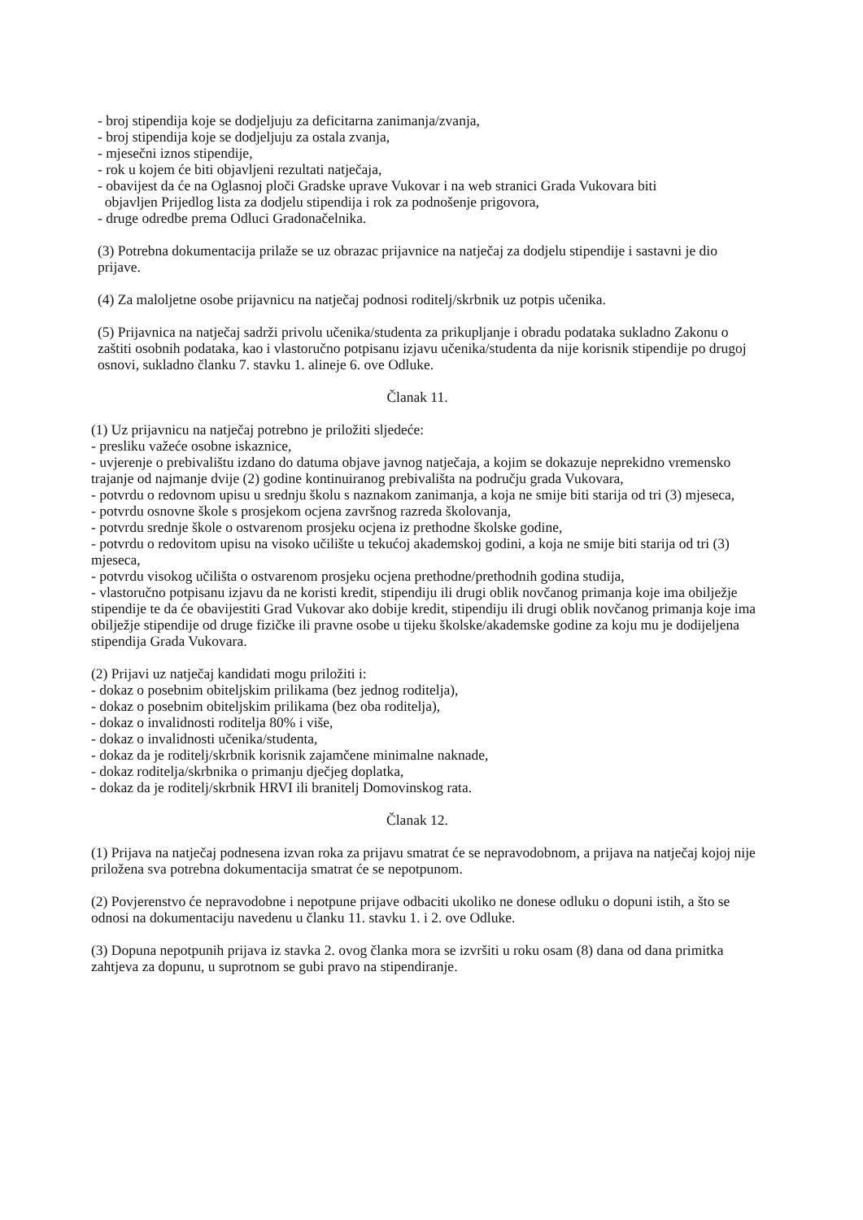- broj stipendija koje se dodjeljuju za deficitarna zanimanja/zvanja,
- broj stipendija koje se dodjeljuju za ostala zvanja,
- mjesečni iznos stipendije,
- rok u kojem će biti objavljeni rezultati natječaja,
- obavijest da će na Oglasnoj ploči Gradske uprave Vukovar i na web stranici Grada Vukovara biti
objavljen Prijedlog lista za dodjelu stipendija i rok za podnošenje prigovora,
- druge odredbe prema Odluci Gradonačelnika.
(3) Potrebna dokumentacija prilaže se uz obrazac prijavnice na natječaj za dodjelu stipendije i sastavni je dio prijave.
(4) Za maloljetne osobe prijavnicu na natječaj podnosi roditelj/skrbnik uz potpis učenika.
(5) Prijavnica na natječaj sadrži privolu učenika/studenta za prikupljanje i obradu podataka sukladno Zakonu o zaštiti osobnih podataka, kao i vlastoručno potpisanu izjavu učenika/studenta da nije korisnik stipendije po drugoj osnovi, sukladno članku 7. stavku 1. alineje 6. ove Odluke.
Članak 11.
(1) Uz prijavnicu na natječaj potrebno je priložiti sljedeće:
- presliku važeće osobne iskaznice,
- uvjerenje o prebivalištu izdano do datuma objave javnog natječaja, a kojim se dokazuje neprekidno vremensko trajanje od najmanje dvije (2) godine kontinuiranog prebivališta na području grada Vukovara,
- potvrdu o redovnom upisu u srednju školu s naznakom zanimanja, a koja ne smije biti starija od tri (3) mjeseca,
- potvrdu osnovne škole s prosjekom ocjena završnog razreda školovanja,
- potvrdu srednje škole o ostvarenom prosjeku ocjena iz prethodne školske godine,
- potvrdu o redovitom upisu na visoko učilište u tekućoj akademskoj godini, a koja ne smije biti starija od tri (3) mjeseca,
- potvrdu visokog učilišta o ostvarenom prosjeku ocjena prethodne/prethodnih godina studija,
- vlastoručno potpisanu izjavu da ne koristi kredit, stipendiju ili drugi oblik novčanog primanja koje ima obilježje stipendije te da će obavijestiti Grad Vukovar ako dobije kredit, stipendiju ili drugi oblik novčanog primanja koje ima obilježje stipendije od druge fizičke ili pravne osobe u tijeku školske/akademske godine za koju mu je dodijeljena stipendija Grada Vukovara.
(2) Prijavi uz natječaj kandidati mogu priložiti i:
- dokaz o posebnim obiteljskim prilikama (bez jednog roditelja),
- dokaz o posebnim obiteljskim prilikama (bez oba roditelja),
- dokaz o invalidnosti roditelja 80% i više,
- dokaz o invalidnosti učenika/studenta,
- dokaz da je roditelj/skrbnik korisnik zajamčene minimalne naknade,
- dokaz roditelja/skrbnika o primanju dječjeg doplatka,
- dokaz da je roditelj/skrbnik HRVI ili branitelj Domovinskog rata.
Članak 12.
(1) Prijava na natječaj podnesena izvan roka za prijavu smatrat će se nepravodobnom, a prijava na natječaj kojoj nije priložena sva potrebna dokumentacija smatrat će se nepotpunom.
(2) Povjerenstvo će nepravodobne i nepotpune prijave odbaciti ukoliko ne donese odluku o dopuni istih, a što se odnosi na dokumentaciju navedenu u članku 11. stavku 1. i 2. ove Odluke.
(3) Dopuna nepotpunih prijava iz stavka 2. ovog članka mora se izvršiti u roku osam (8) dana od dana primitka zahtjeva za dopunu, u suprotnom se gubi pravo na stipendiranje.